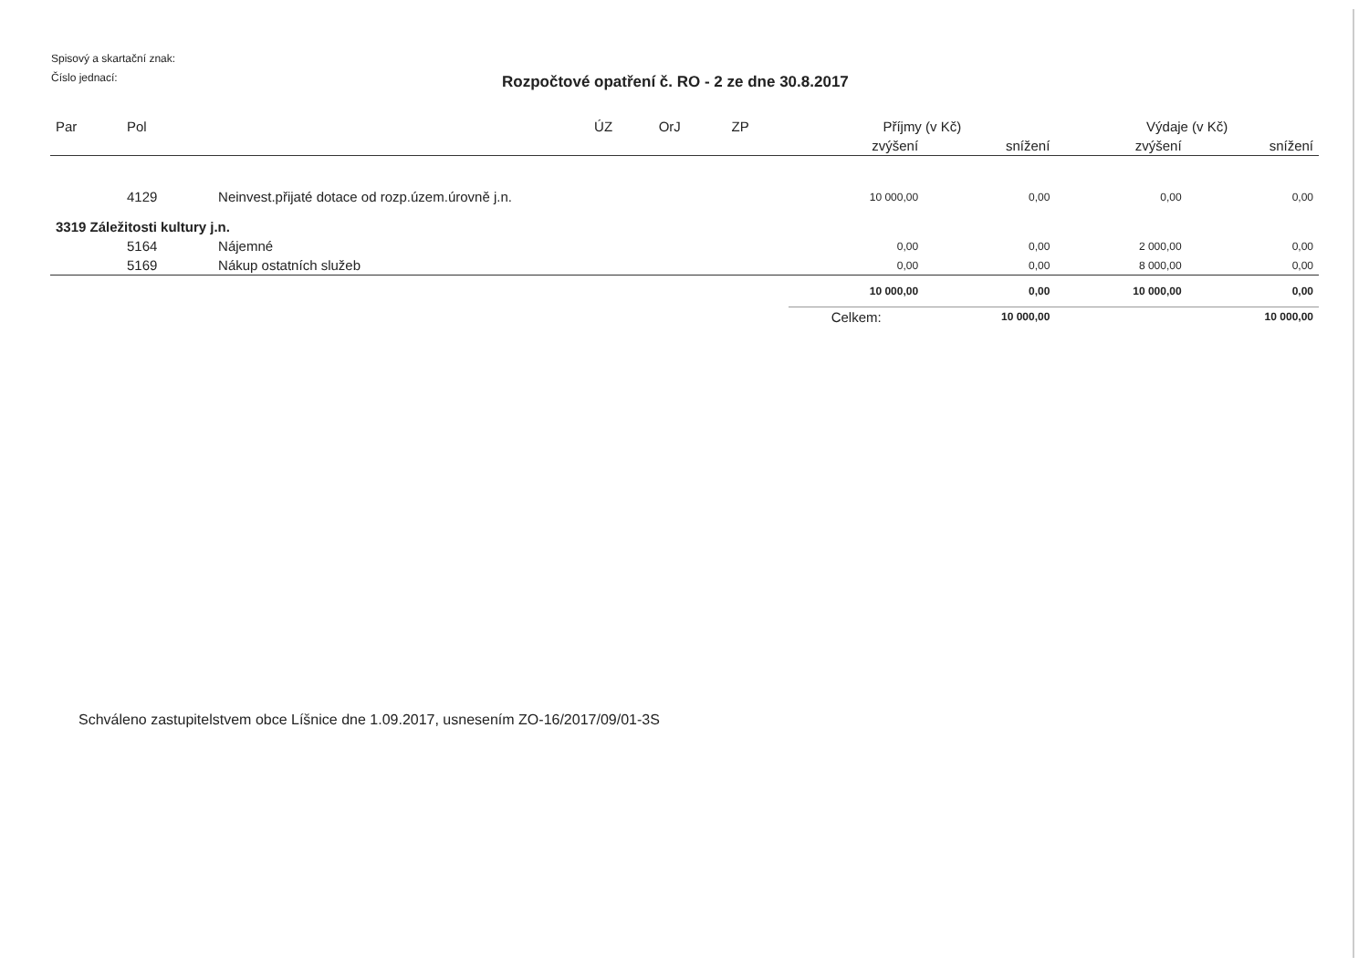Spisový a skartační znak:
Číslo jednací:
Rozpočtové opatření č. RO - 2 ze dne 30.8.2017
| Par | Pol | | ÚZ | OrJ | ZP | Příjmy (v Kč) | | Výdaje (v Kč) | |
| --- | --- | --- | --- | --- | --- | --- | --- | --- | --- |
| | | | | | | zvýšení | snížení | zvýšení | snížení |
| | 4129 | Neinvest.přijaté dotace od rozp.územ.úrovně j.n. | | | | 10 000,00 | 0,00 | 0,00 | 0,00 |
| 3319 Záležitosti kultury j.n. | | | | | | | | | |
| | 5164 | Nájemné | | | | 0,00 | 0,00 | 2 000,00 | 0,00 |
| | 5169 | Nákup ostatních služeb | | | | 0,00 | 0,00 | 8 000,00 | 0,00 |
| | | | | | | 10 000,00 | 0,00 | 10 000,00 | 0,00 |
| | | | | | | Celkem: | 10 000,00 | | 10 000,00 |
Schváleno zastupitelstvem obce Líšnice dne 1.09.2017, usnesením ZO-16/2017/09/01-3S